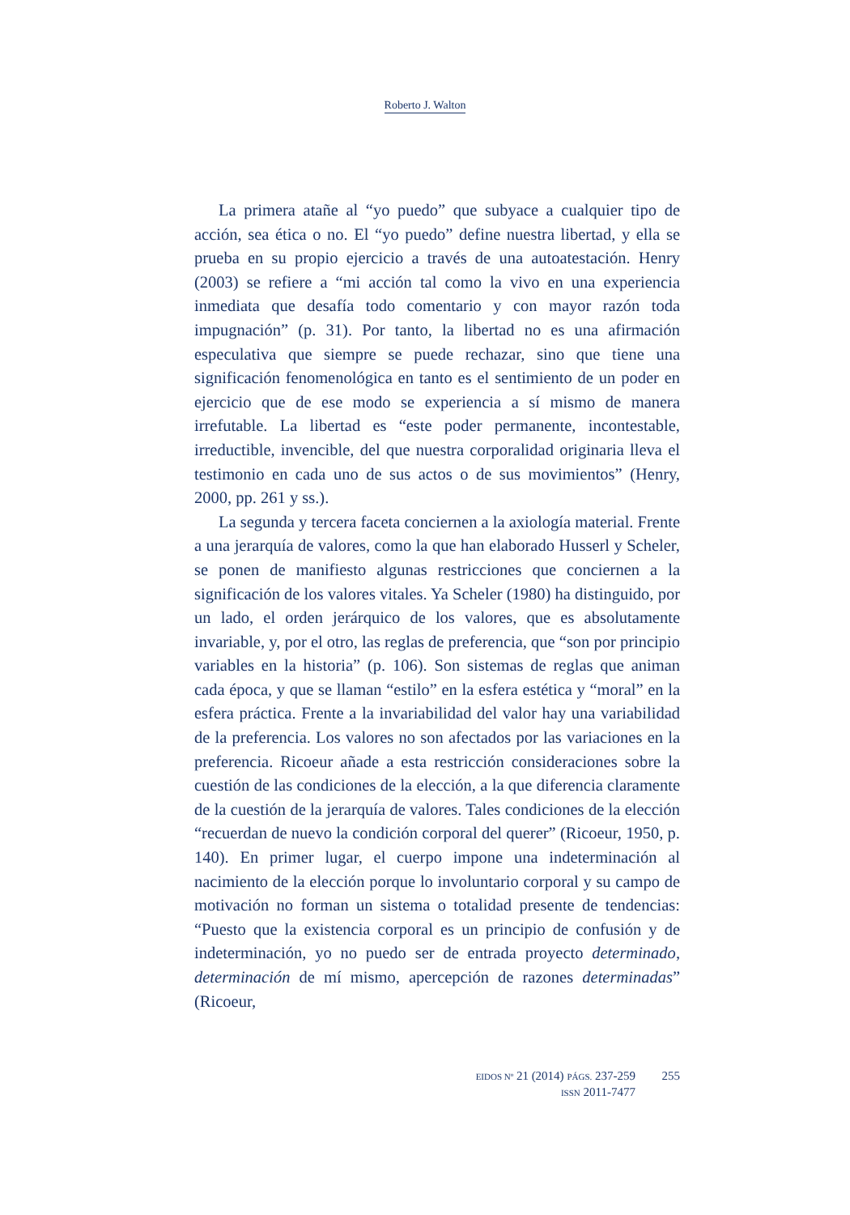Roberto J. Walton
La primera atañe al “yo puedo” que subyace a cualquier tipo de acción, sea ética o no. El “yo puedo” define nuestra libertad, y ella se prueba en su propio ejercicio a través de una autoatestación. Henry (2003) se refiere a “mi acción tal como la vivo en una experiencia inmediata que desafía todo comentario y con mayor razón toda impugnación” (p. 31). Por tanto, la libertad no es una afirmación especulativa que siempre se puede rechazar, sino que tiene una significación fenomenológica en tanto es el sentimiento de un poder en ejercicio que de ese modo se experiencia a sí mismo de manera irrefutable. La libertad es “este poder permanente, incontestable, irreductible, invencible, del que nuestra corporalidad originaria lleva el testimonio en cada uno de sus actos o de sus movimientos” (Henry, 2000, pp. 261 y ss.).
La segunda y tercera faceta conciernen a la axiología material. Frente a una jerarquía de valores, como la que han elaborado Husserl y Scheler, se ponen de manifiesto algunas restricciones que conciernen a la significación de los valores vitales. Ya Scheler (1980) ha distinguido, por un lado, el orden jerárquico de los valores, que es absolutamente invariable, y, por el otro, las reglas de preferencia, que “son por principio variables en la historia” (p. 106). Son sistemas de reglas que animan cada época, y que se llaman “estilo” en la esfera estética y “moral” en la esfera práctica. Frente a la invariabilidad del valor hay una variabilidad de la preferencia. Los valores no son afectados por las variaciones en la preferencia. Ricoeur añade a esta restricción consideraciones sobre la cuestión de las condiciones de la elección, a la que diferencia claramente de la cuestión de la jerarquía de valores. Tales condiciones de la elección “recuerdan de nuevo la condición corporal del querer” (Ricoeur, 1950, p. 140). En primer lugar, el cuerpo impone una indeterminación al nacimiento de la elección porque lo involuntario corporal y su campo de motivación no forman un sistema o totalidad presente de tendencias: “Puesto que la existencia corporal es un principio de confusión y de indeterminación, yo no puedo ser de entrada proyecto determinado, determinación de mí mismo, apercepción de razones determinadas” (Ricoeur,
EIDOS Nº 21 (2014) PÁGS. 237-259
ISSN 2011-7477
255